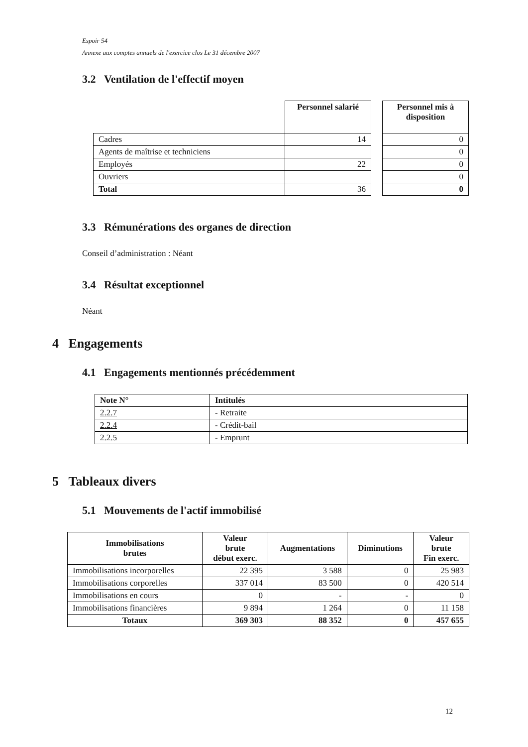Espoir 54
Annexe aux comptes annuels de l'exercice clos Le 31 décembre 2007
3.2 Ventilation de l'effectif moyen
| | Personnel salarié | | Personnel mis à disposition |
| --- | --- | --- | --- |
| Cadres | 14 | | 0 |
| Agents de maîtrise et techniciens | | | 0 |
| Employés | 22 | | 0 |
| Ouvriers | | | 0 |
| Total | 36 | | 0 |
3.3 Rémunérations des organes de direction
Conseil d’administration : Néant
3.4 Résultat exceptionnel
Néant
4 Engagements
4.1 Engagements mentionnés précédemment
| Note N° | Intitulés |
| --- | --- |
| 2.2.7 | - Retraite |
| 2.2.4 | - Crédit-bail |
| 2.2.5 | - Emprunt |
5 Tableaux divers
5.1 Mouvements de l'actif immobilisé
| Immobilisations brutes | Valeur brute début exerc. | Augmentations | Diminutions | Valeur brute Fin exerc. |
| --- | --- | --- | --- | --- |
| Immobilisations incorporelles | 22 395 | 3 588 | 0 | 25 983 |
| Immobilisations corporelles | 337 014 | 83 500 | 0 | 420 514 |
| Immobilisations en cours | 0 | - | - | 0 |
| Immobilisations financières | 9 894 | 1 264 | 0 | 11 158 |
| Totaux | 369 303 | 88 352 | 0 | 457 655 |
12